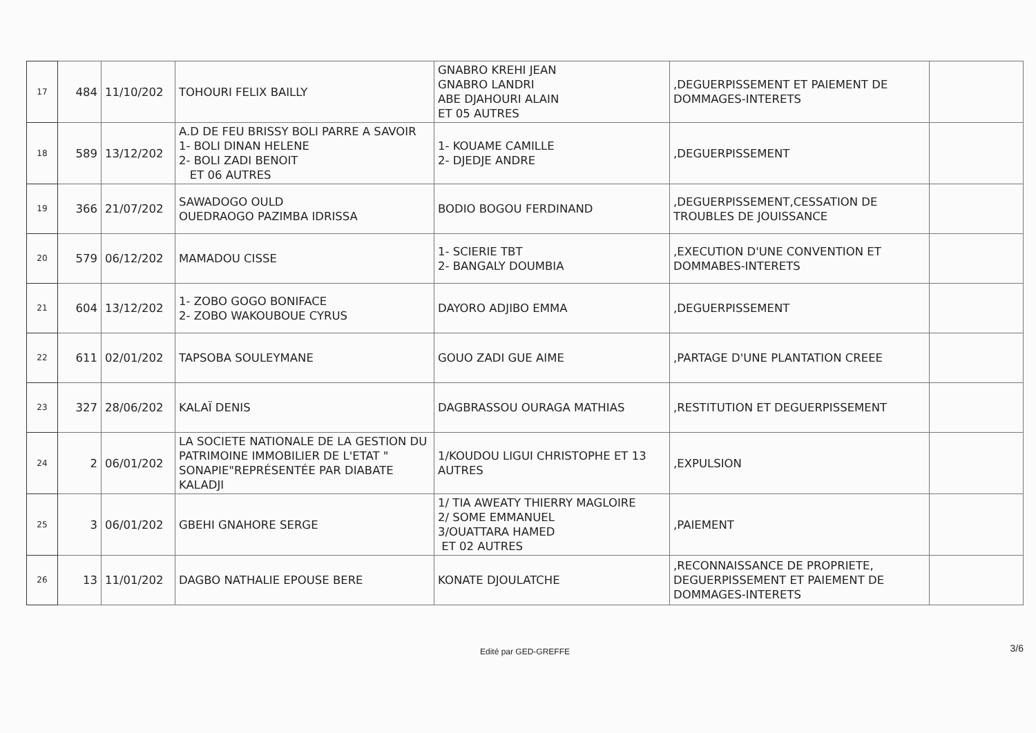| 17 | 484 | 11/10/202 | TOHOURI FELIX BAILLY | GNABRO KREHI JEAN GNABRO LANDRI ABE DJAHOURI ALAIN ET 05 AUTRES | ,DEGUERPISSEMENT ET PAIEMENT DE DOMMAGES-INTERETS | |
| 18 | 589 | 13/12/202 | A.D DE FEU BRISSY BOLI PARRE A SAVOIR 1- BOLI DINAN HELENE 2- BOLI ZADI BENOIT ET 06 AUTRES | 1- KOUAME CAMILLE 2- DJEDJE ANDRE | ,DEGUERPISSEMENT | |
| 19 | 366 | 21/07/202 | SAWADOGO OULD OUEDRAOGO PAZIMBA IDRISSA | BODIO BOGOU FERDINAND | ,DEGUERPISSEMENT,CESSATION DE TROUBLES DE JOUISSANCE | |
| 20 | 579 | 06/12/202 | MAMADOU CISSE | 1- SCIERIE TBT 2- BANGALY DOUMBIA | ,EXECUTION D'UNE CONVENTION ET DOMMABES-INTERETS | |
| 21 | 604 | 13/12/202 | 1- ZOBO GOGO BONIFACE 2- ZOBO WAKOUBOUE CYRUS | DAYORO ADJIBO EMMA | ,DEGUERPISSEMENT | |
| 22 | 611 | 02/01/202 | TAPSOBA SOULEYMANE | GOUO ZADI GUE AIME | ,PARTAGE D'UNE PLANTATION CREEE | |
| 23 | 327 | 28/06/202 | KALAÏ DENIS | DAGBRASSOU OURAGA MATHIAS | ,RESTITUTION ET DEGUERPISSEMENT | |
| 24 | 2 | 06/01/202 | LA SOCIETE NATIONALE DE LA GESTION DU PATRIMOINE IMMOBILIER DE L'ETAT " SONAPIE"REPRÉSENTÉE PAR DIABATE KALADJI | 1/KOUDOU LIGUI CHRISTOPHE ET 13 AUTRES | ,EXPULSION | |
| 25 | 3 | 06/01/202 | GBEHI GNAHORE SERGE | 1/ TIA AWEATY THIERRY MAGLOIRE 2/ SOME EMMANUEL 3/OUATTARA HAMED ET 02 AUTRES | ,PAIEMENT | |
| 26 | 13 | 11/01/202 | DAGBO NATHALIE EPOUSE BERE | KONATE DJOULATCHE | ,RECONNAISSANCE DE PROPRIETE, DEGUERPISSEMENT ET PAIEMENT DE DOMMAGES-INTERETS | |
Edité par GED-GREFFE 3/6